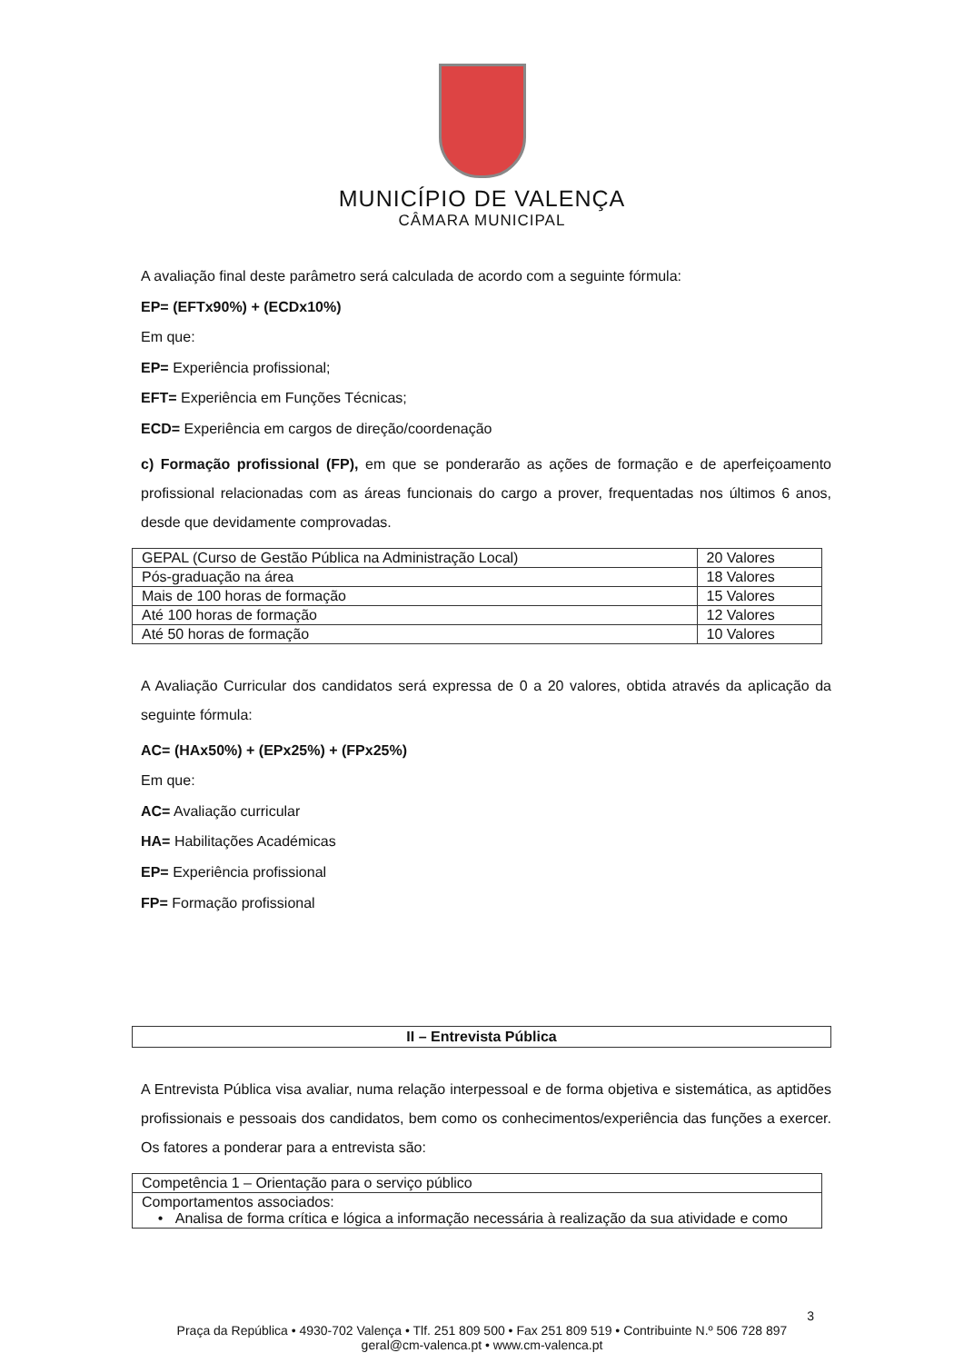MUNICÍPIO DE VALENÇA
CÂMARA MUNICIPAL
A avaliação final deste parâmetro será calculada de acordo com a seguinte fórmula:
EP= (EFTx90%) + (ECDx10%)
Em que:
EP= Experiência profissional;
EFT= Experiência em Funções Técnicas;
ECD= Experiência em cargos de direção/coordenação
c) Formação profissional (FP), em que se ponderarão as ações de formação e de aperfeiçoamento profissional relacionadas com as áreas funcionais do cargo a prover, frequentadas nos últimos 6 anos, desde que devidamente comprovadas.
| GEPAL (Curso de Gestão Pública na Administração Local) | 20 Valores |
| Pós-graduação na área | 18 Valores |
| Mais de 100 horas de formação | 15 Valores |
| Até 100 horas de formação | 12 Valores |
| Até 50 horas de formação | 10 Valores |
A Avaliação Curricular dos candidatos será expressa de 0 a 20 valores, obtida através da aplicação da seguinte fórmula:
AC= (HAx50%) + (EPx25%) + (FPx25%)
Em que:
AC= Avaliação curricular
HA= Habilitações Académicas
EP= Experiência profissional
FP= Formação profissional
II – Entrevista Pública
A Entrevista Pública visa avaliar, numa relação interpessoal e de forma objetiva e sistemática, as aptidões profissionais e pessoais dos candidatos, bem como os conhecimentos/experiência das funções a exercer. Os fatores a ponderar para a entrevista são:
| Competência 1 – Orientação para o serviço público |
| Comportamentos associados: • Analisa de forma crítica e lógica a informação necessária à realização da sua atividade e como |
3
Praça da República • 4930-702 Valença • Tlf. 251 809 500 • Fax 251 809 519 • Contribuinte N.º 506 728 897
geral@cm-valenca.pt • www.cm-valenca.pt